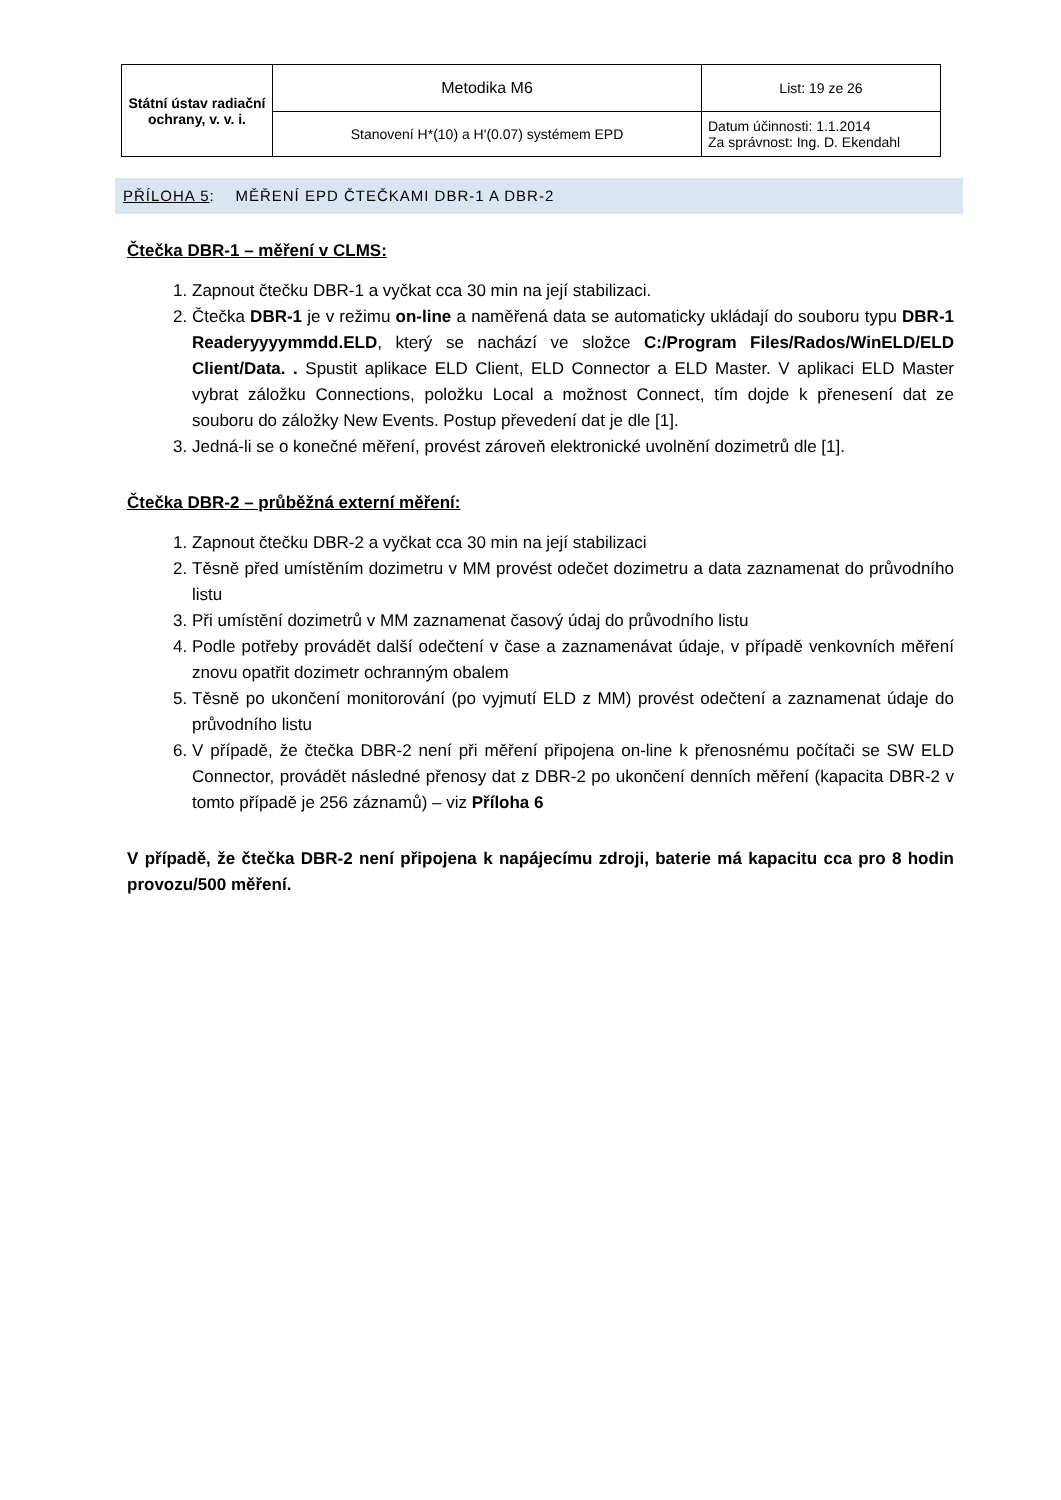| Státní ústav radiační ochrany, v. v. i. | Metodika M6 | List: 19 ze 26 |
| | Stanovení H*(10) a H'(0.07) systémem EPD | Datum účinnosti: 1.1.2014 Za správnost: Ing. D. Ekendahl |
PŘÍLOHA 5: MĚŘENÍ EPD ČTEČKAMI DBR-1 A DBR-2
Čtečka DBR-1 – měření v CLMS:
1. Zapnout čtečku DBR-1 a vyčkat cca 30 min na její stabilizaci.
2. Čtečka DBR-1 je v režimu on-line a naměřená data se automaticky ukládají do souboru typu DBR-1 Readeryyyymmdd.ELD, který se nachází ve složce C:/Program Files/Rados/WinELD/ELD Client/Data. . Spustit aplikace ELD Client, ELD Connector a ELD Master. V aplikaci ELD Master vybrat záložku Connections, položku Local a možnost Connect, tím dojde k přenesení dat ze souboru do záložky New Events. Postup převedení dat je dle [1].
3. Jedná-li se o konečné měření, provést zároveň elektronické uvolnění dozimetrů dle [1].
Čtečka DBR-2 – průběžná externí měření:
1. Zapnout čtečku DBR-2 a vyčkat cca 30 min na její stabilizaci
2. Těsně před umístěním dozimetru v MM provést odečet dozimetru a data zaznamenat do průvodního listu
3. Při umístění dozimetrů v MM zaznamenat časový údaj do průvodního listu
4. Podle potřeby provádět další odečtení v čase a zaznamenávat údaje, v případě venkovních měření znovu opatřit dozimetr ochranným obalem
5. Těsně po ukončení monitorování (po vyjmutí ELD z MM) provést odečtení a zaznamenat údaje do průvodního listu
6. V případě, že čtečka DBR-2 není při měření připojena on-line k přenosnému počítači se SW ELD Connector, provádět následné přenosy dat z DBR-2 po ukončení denních měření (kapacita DBR-2 v tomto případě je 256 záznamů) – viz Příloha 6
V případě, že čtečka DBR-2 není připojena k napájecímu zdroji, baterie má kapacitu cca pro 8 hodin provozu/500 měření.